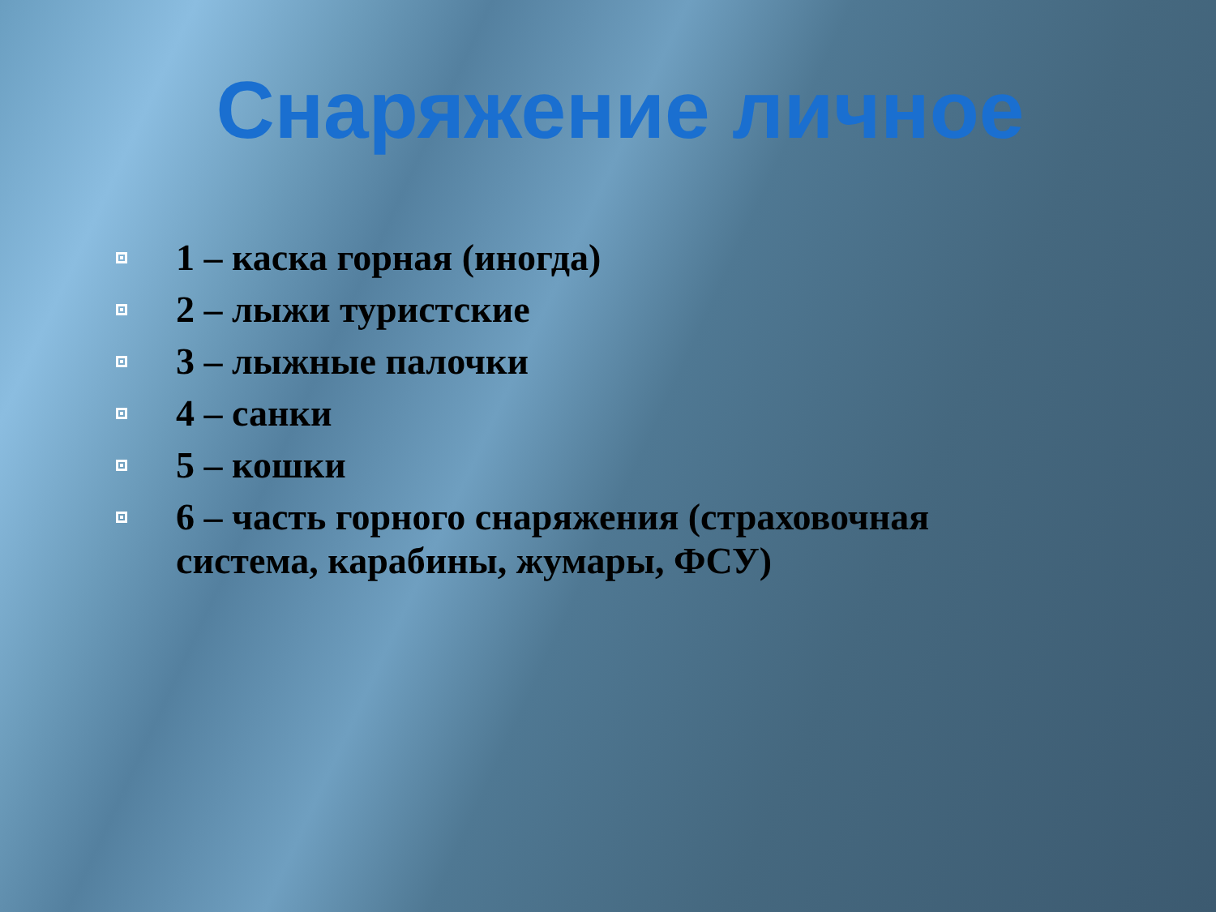Снаряжение личное
1 – каска горная (иногда)
2 – лыжи туристские
3 – лыжные палочки
4 – санки
5 – кошки
6 – часть горного снаряжения (страховочная система, карабины, жумары, ФСУ)